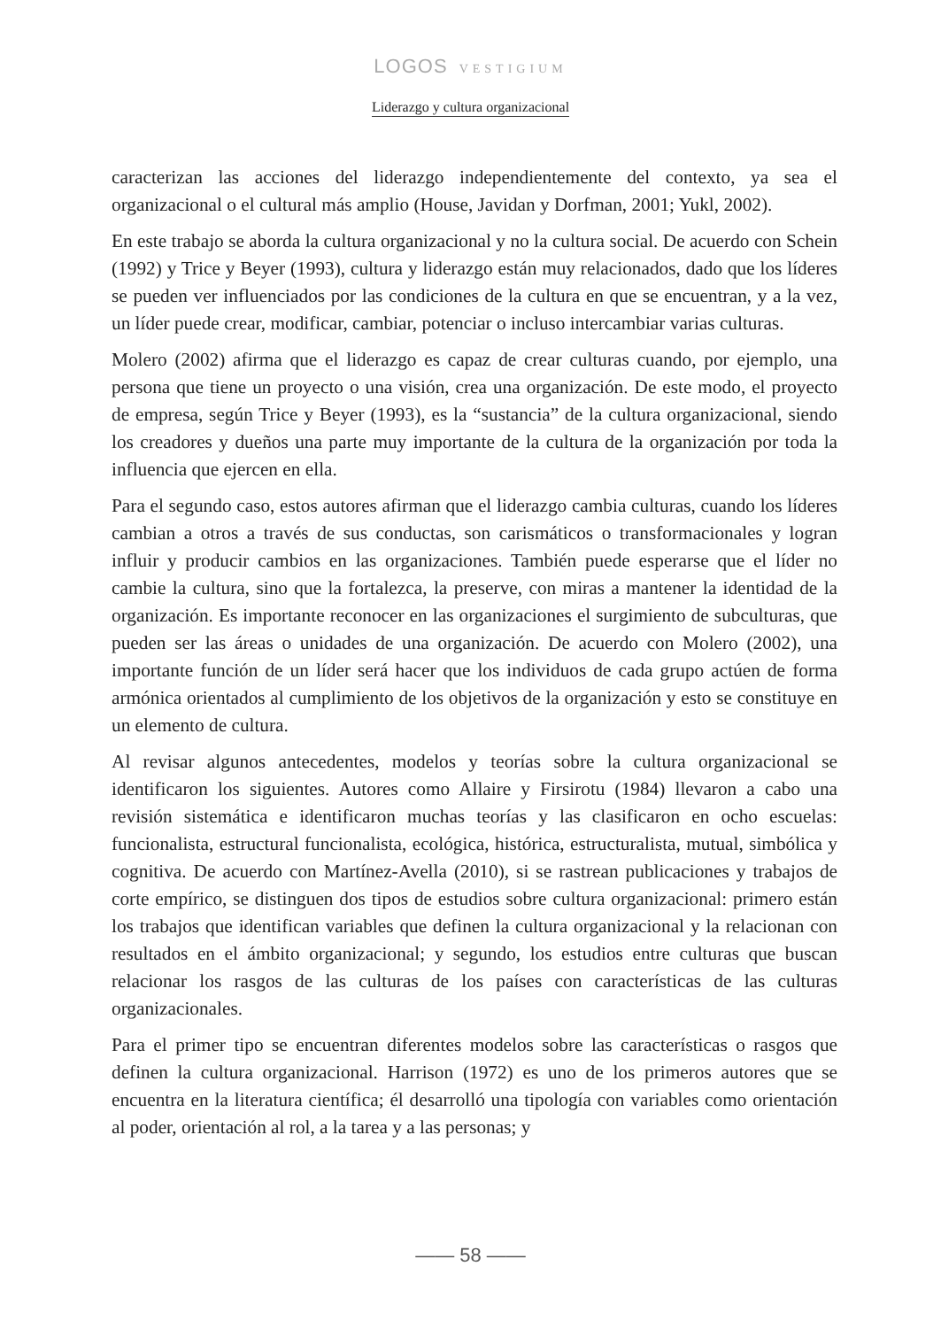LOGOS VESTIGIUM
Liderazgo y cultura organizacional
caracterizan las acciones del liderazgo independientemente del contexto, ya sea el organizacional o el cultural más amplio (House, Javidan y Dorfman, 2001; Yukl, 2002).
En este trabajo se aborda la cultura organizacional y no la cultura social. De acuerdo con Schein (1992) y Trice y Beyer (1993), cultura y liderazgo están muy relacionados, dado que los líderes se pueden ver influenciados por las condiciones de la cultura en que se encuentran, y a la vez, un líder puede crear, modificar, cambiar, potenciar o incluso intercambiar varias culturas.
Molero (2002) afirma que el liderazgo es capaz de crear culturas cuando, por ejemplo, una persona que tiene un proyecto o una visión, crea una organización. De este modo, el proyecto de empresa, según Trice y Beyer (1993), es la “sustancia” de la cultura organizacional, siendo los creadores y dueños una parte muy importante de la cultura de la organización por toda la influencia que ejercen en ella.
Para el segundo caso, estos autores afirman que el liderazgo cambia culturas, cuando los líderes cambian a otros a través de sus conductas, son carismáticos o transformacionales y logran influir y producir cambios en las organizaciones. También puede esperarse que el líder no cambie la cultura, sino que la fortalezca, la preserve, con miras a mantener la identidad de la organización. Es importante reconocer en las organizaciones el surgimiento de subculturas, que pueden ser las áreas o unidades de una organización. De acuerdo con Molero (2002), una importante función de un líder será hacer que los individuos de cada grupo actúen de forma armónica orientados al cumplimiento de los objetivos de la organización y esto se constituye en un elemento de cultura.
Al revisar algunos antecedentes, modelos y teorías sobre la cultura organizacional se identificaron los siguientes. Autores como Allaire y Firsirotu (1984) llevaron a cabo una revisión sistemática e identificaron muchas teorías y las clasificaron en ocho escuelas: funcionalista, estructural funcionalista, ecológica, histórica, estructuralista, mutual, simbólica y cognitiva. De acuerdo con Martínez-Avella (2010), si se rastrean publicaciones y trabajos de corte empírico, se distinguen dos tipos de estudios sobre cultura organizacional: primero están los trabajos que identifican variables que definen la cultura organizacional y la relacionan con resultados en el ámbito organizacional; y segundo, los estudios entre culturas que buscan relacionar los rasgos de las culturas de los países con características de las culturas organizacionales.
Para el primer tipo se encuentran diferentes modelos sobre las características o rasgos que definen la cultura organizacional. Harrison (1972) es uno de los primeros autores que se encuentra en la literatura científica; él desarrolló una tipología con variables como orientación al poder, orientación al rol, a la tarea y a las personas; y
—— 58 ——